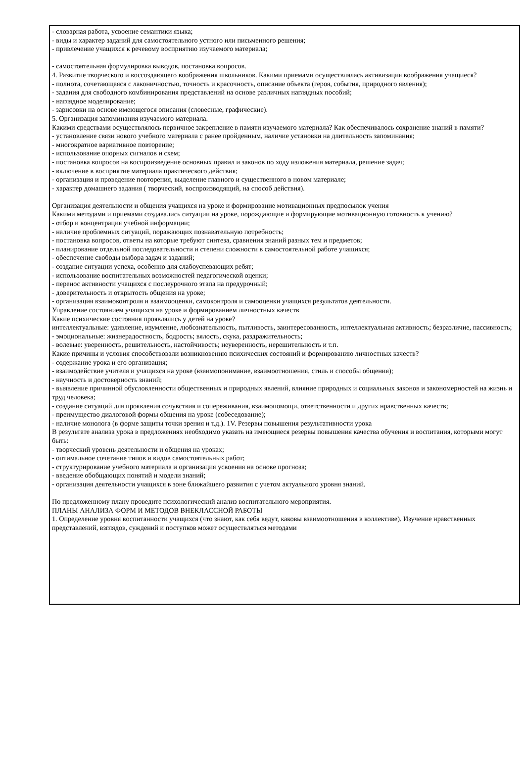- словарная работа, усвоение семантики языка;
- виды и характер заданий для самостоятельного устного или письменного решения;
- привлечение учащихся к речевому восприятию изучаемого материала;
- самостоятельная формулировка выводов, постановка вопросов.
4. Развитие творческого и воссоздающего воображения школьников. Какими приемами осуществлялась активизация воображения учащиеся?
- полнота, сочетающаяся с лаконичностью, точность и красочность, описание объекта (героя, события, природного явления);
- задания для свободного комбинирования представлений на основе различных наглядных пособий;
- наглядное моделирование;
- зарисовки на основе имеющегося описания (словесные, графические).
5. Организация запоминания изучаемого материала.
Какими средствами осуществлялось первичное закрепление в памяти изучаемого материала? Как обеспечивалось сохранение знаний в памяти?
- установление связи нового учебного материала с ранее пройденным, наличие установки на длительность запоминания;
- многократное вариативное повторение;
- использование опорных сигналов и схем;
- постановка вопросов на воспроизведение основных правил и законов по ходу изложения материала, решение задач;
- включение в восприятие материала практического действия;
- организация и проведение повторения, выделение главного и существенного в новом материале;
- характер домашнего задания ( творческий, воспроизводящий, на способ действия).
Организация деятельности и общения учащихся на уроке и формирование мотивационных предпосылок учения
Какими методами и приемами создавались ситуации на уроке, порождающие и формирующие мотивационную готовность к учению?
- отбор и концентрация учебной информации;
- наличие проблемных ситуаций, поражающих познавательную потребность;
- постановка вопросов, ответы на которые требуют синтеза, сравнения знаний разных тем и предметов;
- планирование отдельной последовательности и степени сложности в самостоятельной работе учащихся;
- обеспечение свободы выбора задач и заданий;
- создание ситуации успеха, особенно для слабоуспевающих ребят;
- использование воспитательных возможностей педагогической оценки;
- перенос активности учащихся с послеурочного этапа на предурочный;
- доверительность и открытость общения на уроке;
- организация взаимоконтроля и взаимооценки, самоконтроля и самооценки учащихся результатов деятельности.
Управление состоянием учащихся на уроке и формированием личностных качеств
Какие психические состояния проявлялись у детей на уроке?
интеллектуальные: удивление, изумление, любознательность, пытливость, заинтересованность, интеллектуальная активность; безразличие, пассивность;
- эмоциональные: жизнерадостность, бодрость; вялость, скука, раздражительность;
- волевые: уверенность, решительность, настойчивость; неуверенность, нерешительность и т.п.
Какие причины и условия способствовали возникновению психических состояний и формированию личностных качеств?
- содержание урока и его организация;
- взаимодействие учителя и учащихся на уроке (взаимопонимание, взаимоотношения, стиль и способы общения);
- научность и достоверность знаний;
- выявление причинной обусловленности общественных и природных явлений, влияние природных и социальных законов и закономерностей на жизнь и труд человека;
- создание ситуаций для проявления сочувствия и сопереживания, взаимопомощи, ответственности и других нравственных качеств;
- преимущество диалоговой формы общения на уроке (собеседование);
- наличие монолога (в форме защиты точки зрения и т.д.). 1V. Резервы повышения результативности урока
В результате анализа урока в предложениях необходимо указать на имеющиеся резервы повышения качества обучения и воспитания, которыми могут быть:
- творческий уровень деятельности и общения на уроках;
- оптимальное сочетание типов и видов самостоятельных работ;
- структурирование учебного материала и организация усвоения на основе прогноза;
- введение обобщающих понятий и модели знаний;
- организация деятельности учащихся в зоне ближайшего развития с учетом актуального уровня знаний.
По предложенному плану проведите психологический анализ воспитательного мероприятия.
ПЛАНЫ АНАЛИЗА ФОРМ И МЕТОДОВ ВНЕКЛАССНОЙ РАБОТЫ
1. Определение уровня воспитанности учащихся (что знают, как себя ведут, каковы взаимоотношения в коллективе). Изучение нравственных представлений, взглядов, суждений и поступков может осуществляться методами